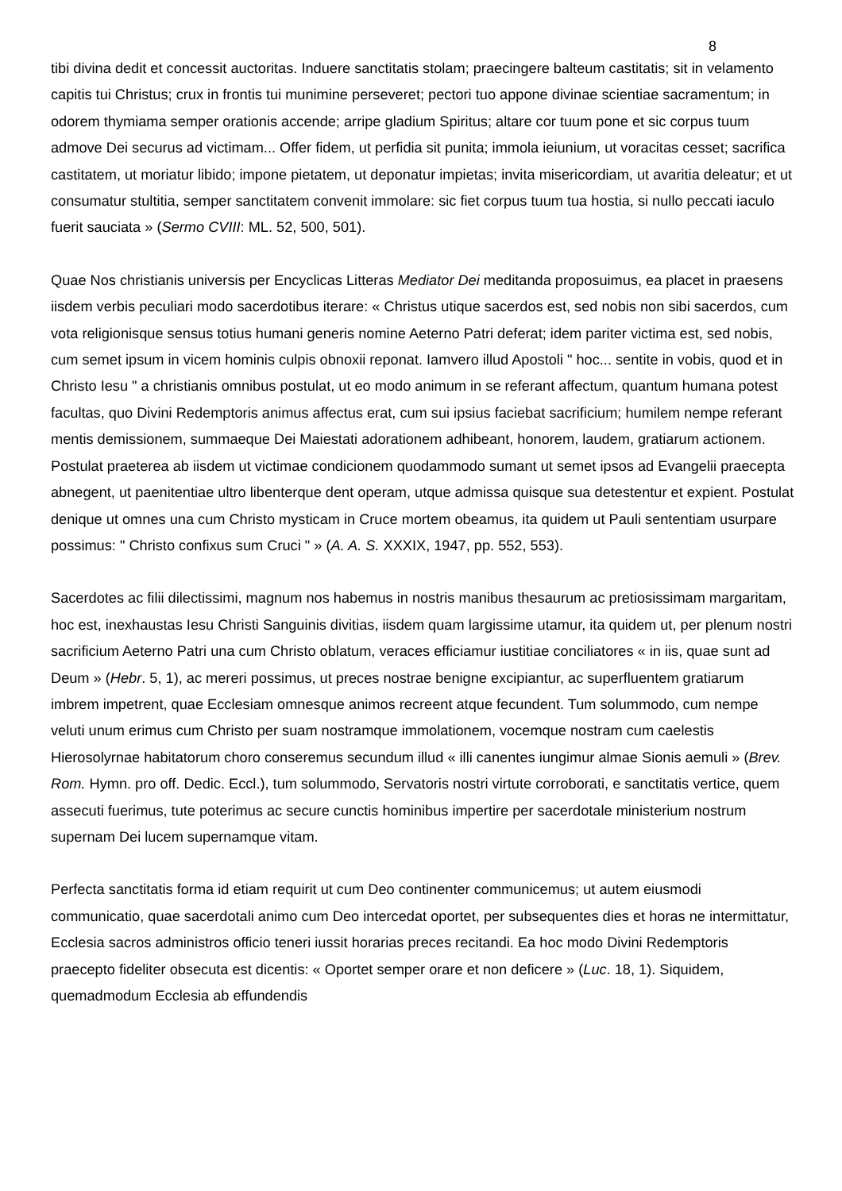8
tibi divina dedit et concessit auctoritas. Induere sanctitatis stolam; praecingere balteum castitatis; sit in velamento capitis tui Christus; crux in frontis tui munimine perseveret; pectori tuo appone divinae scientiae sacramentum; in odorem thymiama semper orationis accende; arripe gladium Spiritus; altare cor tuum pone et sic corpus tuum admove Dei securus ad victimam... Offer fidem, ut perfidia sit punita; immola ieiunium, ut voracitas cesset; sacrifica castitatem, ut moriatur libido; impone pietatem, ut deponatur impietas; invita misericordiam, ut avaritia deleatur; et ut consumatur stultitia, semper sanctitatem convenit immolare: sic fiet corpus tuum tua hostia, si nullo peccati iaculo fuerit sauciata » (Sermo CVIII: ML. 52, 500, 501).
Quae Nos christianis universis per Encyclicas Litteras Mediator Dei meditanda proposuimus, ea placet in praesens iisdem verbis peculiari modo sacerdotibus iterare: « Christus utique sacerdos est, sed nobis non sibi sacerdos, cum vota religionisque sensus totius humani generis nomine Aeterno Patri deferat; idem pariter victima est, sed nobis, cum semet ipsum in vicem hominis culpis obnoxii reponat. Iamvero illud Apostoli " hoc... sentite in vobis, quod et in Christo Iesu " a christianis omnibus postulat, ut eo modo animum in se referant affectum, quantum humana potest facultas, quo Divini Redemptoris animus affectus erat, cum sui ipsius faciebat sacrificium; humilem nempe referant mentis demissionem, summaeque Dei Maiestati adorationem adhibeant, honorem, laudem, gratiarum actionem. Postulat praeterea ab iisdem ut victimae condicionem quodammodo sumant ut semet ipsos ad Evangelii praecepta abnegent, ut paenitentiae ultro libenterque dent operam, utque admissa quisque sua detestentur et expient. Postulat denique ut omnes una cum Christo mysticam in Cruce mortem obeamus, ita quidem ut Pauli sententiam usurpare possimus: " Christo confixus sum Cruci " » (A. A. S. XXXIX, 1947, pp. 552, 553).
Sacerdotes ac filii dilectissimi, magnum nos habemus in nostris manibus thesaurum ac pretiosissimam margaritam, hoc est, inexhaustas Iesu Christi Sanguinis divitias, iisdem quam largissime utamur, ita quidem ut, per plenum nostri sacrificium Aeterno Patri una cum Christo oblatum, veraces efficiamur iustitiae conciliatores « in iis, quae sunt ad Deum » (Hebr. 5, 1), ac mereri possimus, ut preces nostrae benigne excipiantur, ac superfluentem gratiarum imbrem impetrent, quae Ecclesiam omnesque animos recreent atque fecundent. Tum solummodo, cum nempe veluti unum erimus cum Christo per suam nostramque immolationem, vocemque nostram cum caelestis Hierosolyrnae habitatorum choro conseremus secundum illud « illi canentes iungimur almae Sionis aemuli » (Brev. Rom. Hymn. pro off. Dedic. Eccl.), tum solummodo, Servatoris nostri virtute corroborati, e sanctitatis vertice, quem assecuti fuerimus, tute poterimus ac secure cunctis hominibus impertire per sacerdotale ministerium nostrum supernam Dei lucem supernamque vitam.
Perfecta sanctitatis forma id etiam requirit ut cum Deo continenter communicemus; ut autem eiusmodi communicatio, quae sacerdotali animo cum Deo intercedat oportet, per subsequentes dies et horas ne intermittatur, Ecclesia sacros administros officio teneri iussit horarias preces recitandi. Ea hoc modo Divini Redemptoris praecepto fideliter obsecuta est dicentis: « Oportet semper orare et non deficere » (Luc. 18, 1). Siquidem, quemadmodum Ecclesia ab effundendis